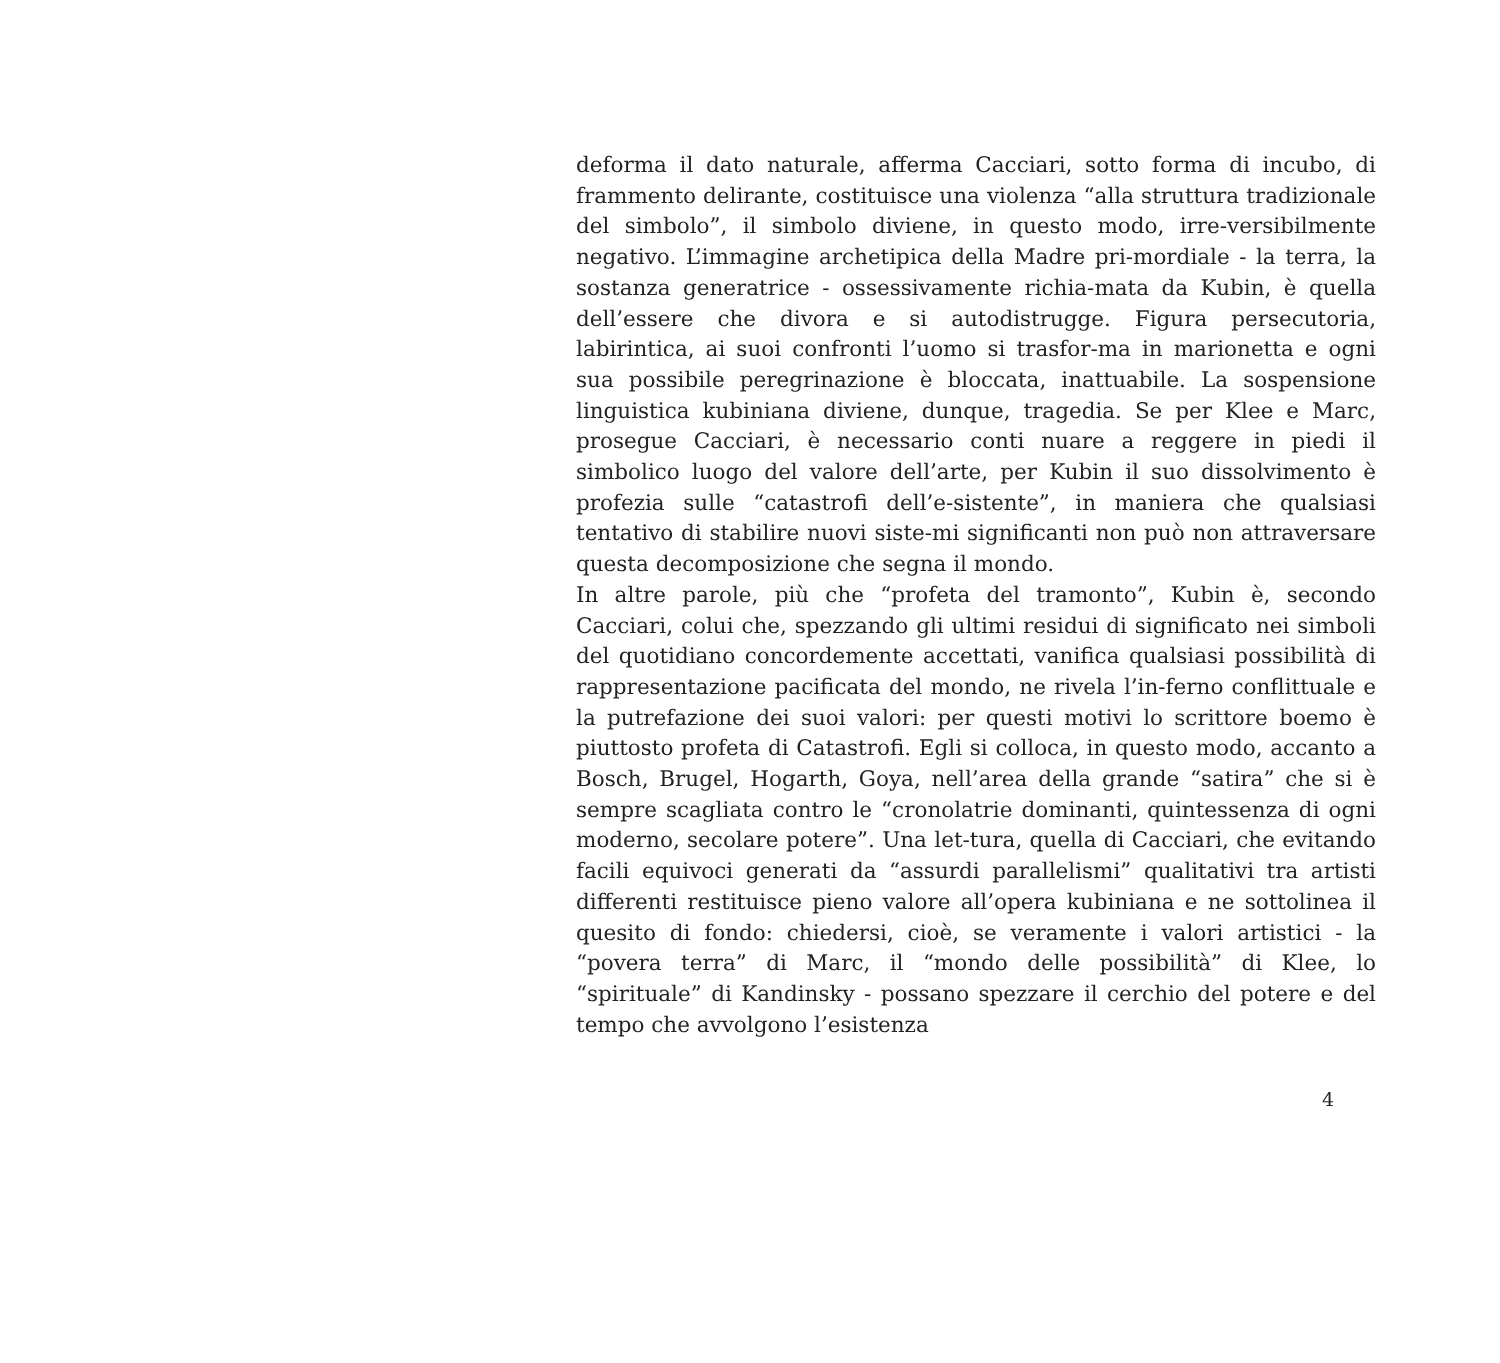deforma il dato naturale, afferma Cacciari, sotto forma di incubo, di frammento delirante, costituisce una violenza “alla struttura tradizionale del simbolo”, il simbolo diviene, in questo modo, irre-versibilmente negativo. L’immagine archetipica della Madre pri-mordiale - la terra, la sostanza generatrice - ossessivamente richia-mata da Kubin, è quella dell’essere che divora e si autodistrugge. Figura persecutoria, labirintica, ai suoi confronti l’uomo si trasfor-ma in marionetta e ogni sua possibile peregrinazione è bloccata, inattuabile. La sospensione linguistica kubiniana diviene, dunque, tragedia. Se per Klee e Marc, prosegue Cacciari, è necessario conti nuare a reggere in piedi il simbolico luogo del valore dell’arte, per Kubin il suo dissolvimento è profezia sulle “catastrofi dell’e-sistente”, in maniera che qualsiasi tentativo di stabilire nuovi siste-mi significanti non può non attraversare questa decomposizione che segna il mondo.
In altre parole, più che “profeta del tramonto”, Kubin è, secondo Cacciari, colui che, spezzando gli ultimi residui di significato nei simboli del quotidiano concordemente accettati, vanifica qualsiasi possibilità di rappresentazione pacificata del mondo, ne rivela l’in-ferno conflittuale e la putrefazione dei suoi valori: per questi motivi lo scrittore boemo è piuttosto profeta di Catastrofi. Egli si colloca, in questo modo, accanto a Bosch, Brugel, Hogarth, Goya, nell’area della grande “satira” che si è sempre scagliata contro le “cronolatrie dominanti, quintessenza di ogni moderno, secolare potere”. Una let-tura, quella di Cacciari, che evitando facili equivoci generati da “assurdi parallelismi” qualitativi tra artisti differenti restituisce pieno valore all’opera kubiniana e ne sottolinea il quesito di fondo: chiedersi, cioè, se veramente i valori artistici - la “povera terra” di Marc, il “mondo delle possibilità” di Klee, lo “spirituale” di Kandinsky - possano spezzare il cerchio del potere e del tempo che avvolgono l’esistenza
4